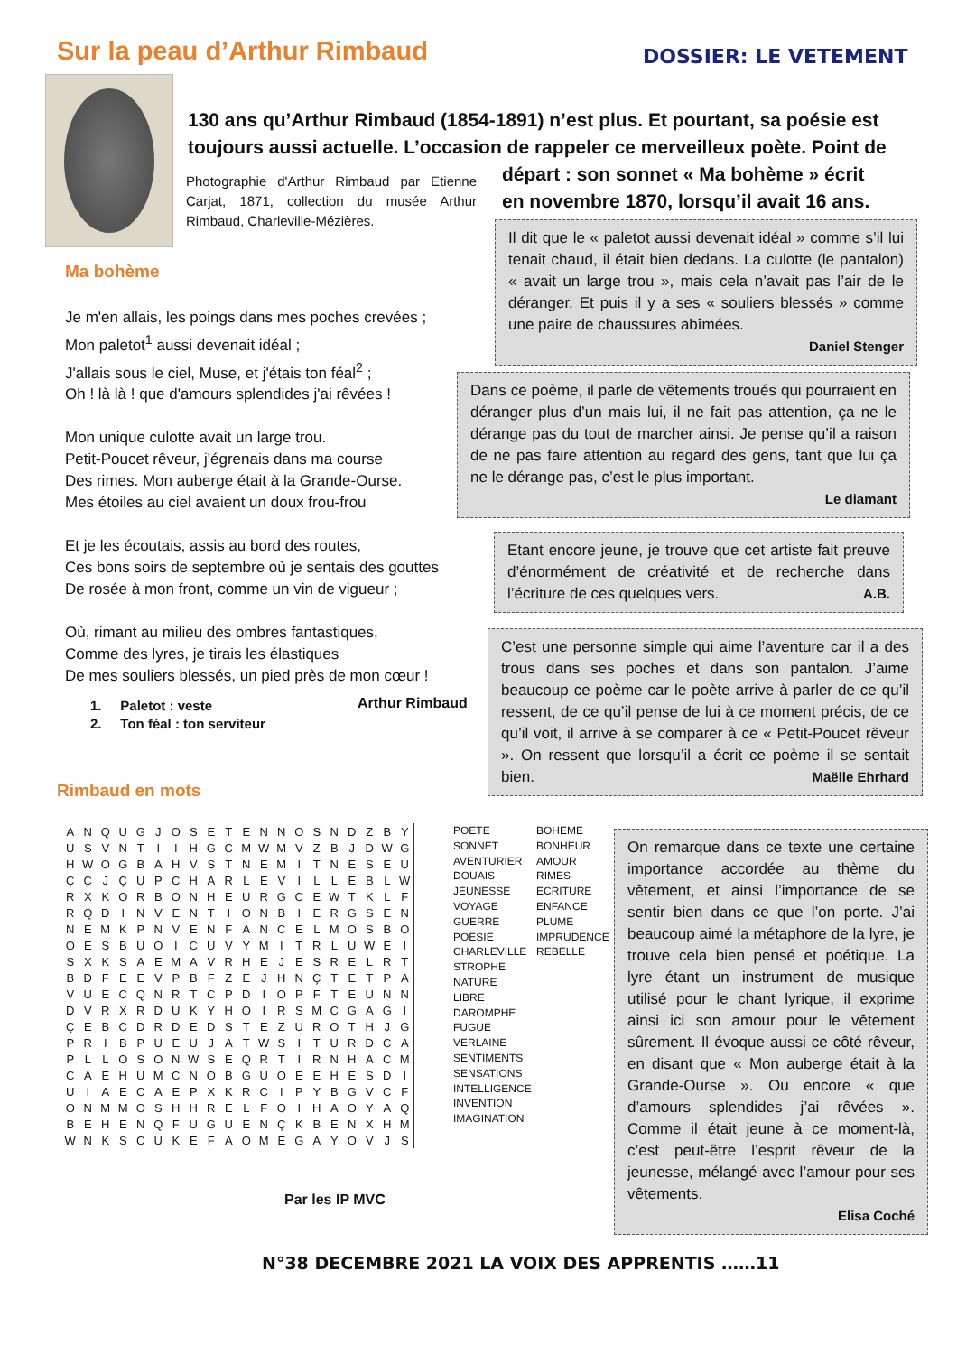Sur la peau d’Arthur Rimbaud DOSSIER: LE VETEMENT
130 ans qu’Arthur Rimbaud (1854-1891) n’est plus. Et pourtant, sa poésie est toujours aussi actuelle. L’occasion de rappeler ce merveilleux poète. Point de
départ : son sonnet « Ma bohème » écrit
en novembre 1870, lorsqu’il avait 16 ans.
Photographie d'Arthur Rimbaud par Etienne Carjat, 1871, collection du musée Arthur Rimbaud, Charleville-Mézières.
Ma bohème
Je m'en allais, les poings dans mes poches crevées ;
Mon paletot<sup>1</sup> aussi devenait idéal ;
J'allais sous le ciel, Muse, et j'étais ton féal<sup>2</sup> ;
Oh ! là là ! que d'amours splendides j'ai rêvées !
Mon unique culotte avait un large trou.
Petit-Poucet rêveur, j'égrenais dans ma course
Des rimes. Mon auberge était à la Grande-Ourse.
Mes étoiles au ciel avaient un doux frou-frou
Et je les écoutais, assis au bord des routes,
Ces bons soirs de septembre où je sentais des gouttes
De rosée à mon front, comme un vin de vigueur ;
Où, rimant au milieu des ombres fantastiques,
Comme des lyres, je tirais les élastiques
De mes souliers blessés, un pied près de mon cœur !
1. Paletot : veste
2. Ton féal : ton serviteur
Arthur Rimbaud
Il dit que le « paletot aussi devenait idéal » comme s’il lui tenait chaud, il était bien dedans. La culotte (le pantalon) « avait un large trou », mais cela n’avait pas l’air de le déranger. Et puis il y a ses « souliers blessés » comme une paire de chaussures abîmées.
Daniel Stenger
Dans ce poème, il parle de vêtements troués qui pourraient en déranger plus d’un mais lui, il ne fait pas attention, ça ne le dérange pas du tout de marcher ainsi. Je pense qu’il a raison de ne pas faire attention au regard des gens, tant que lui ça ne le dérange pas, c’est le plus important.
Le diamant
Etant encore jeune, je trouve que cet artiste fait preuve d’énormément de créativité et de recherche dans l’écriture de ces quelques vers. A.B.
C’est une personne simple qui aime l’aventure car il a des trous dans ses poches et dans son pantalon. J’aime beaucoup ce poème car le poète arrive à parler de ce qu’il ressent, de ce qu’il pense de lui à ce moment précis, de ce qu’il voit, il arrive à se comparer à ce « Petit-Poucet rêveur ». On ressent que lorsqu’il a écrit ce poème il se sentait bien. Maëlle Ehrhard
Rimbaud en mots
| A | N | Q | U | G | J | O | S | E | T | E | N | N | O | S | N | D | Z | B | Y |
| U | S | V | N | T | I | I | H | G | C | M | W | M | V | Z | B | J | D | W | G |
| H | W | O | G | B | A | H | V | S | T | N | E | M | I | T | N | E | S | E | U |
| Ç | Ç | J | Ç | U | P | C | H | A | R | L | E | V | I | L | L | E | B | L | W |
| R | X | K | O | R | B | O | N | H | E | U | R | G | C | E | W | T | K | L | F |
| R | Q | D | I | N | V | E | N | T | I | O | N | B | I | E | R | G | S | E | N |
| N | E | M | K | P | N | V | E | N | F | A | N | C | E | L | M | O | S | B | O |
| O | E | S | B | U | O | I | C | U | V | Y | M | I | T | R | L | U | W | E | I |
| S | X | K | S | A | E | M | A | V | R | H | E | J | E | S | R | E | L | R | T |
| B | D | F | E | E | V | P | B | F | Z | E | J | H | N | Ç | T | E | T | P | A |
| V | U | E | C | Q | N | R | T | C | P | D | I | O | P | F | T | E | U | N | N |
| D | V | R | X | R | D | U | K | Y | H | O | I | R | S | M | C | G | A | G | I |
| Ç | E | B | C | D | R | D | E | D | S | T | E | Z | U | R | O | T | H | J | G |
| P | R | I | B | P | U | E | U | J | A | T | W | S | I | T | U | R | D | C | A |
| P | L | L | O | S | O | N | W | S | E | Q | R | T | I | R | N | H | A | C | M |
| C | A | E | H | U | M | C | N | O | B | G | U | O | E | E | H | E | S | D | I |
| U | I | A | E | C | A | E | P | X | K | R | C | I | P | Y | B | G | V | C | F |
| O | N | M | M | O | S | H | H | R | E | L | F | O | I | H | A | O | Y | A | Q |
| B | E | H | E | N | Q | F | U | G | U | E | N | Ç | K | B | E | N | X | H | M |
| W | N | K | S | C | U | K | E | F | A | O | M | E | G | A | Y | O | V | J | S |
POETE
SONNET
AVENTURIER
DOUAIS
JEUNESSE
VOYAGE
GUERRE
POESIE
CHARLEVILLE
STROPHE
NATURE
LIBRE
DAROMPHE
FUGUE
VERLAINE
SENTIMENTS
SENSATIONS
INTELLIGENCE
INVENTION
IMAGINATION
BOHEME
BONHEUR
AMOUR
RIMES
ECRITURE
ENFANCE
PLUME
IMPRUDENCE
REBELLE
On remarque dans ce texte une certaine importance accordée au thème du vêtement, et ainsi l’importance de se sentir bien dans ce que l’on porte. J’ai beaucoup aimé la métaphore de la lyre, je trouve cela bien pensé et poétique. La lyre étant un instrument de musique utilisé pour le chant lyrique, il exprime ainsi ici son amour pour le vêtement sûrement. Il évoque aussi ce côté rêveur, en disant que « Mon auberge était à la Grande-Ourse ». Ou encore « que d’amours splendides j’ai rêvées ». Comme il était jeune à ce moment-là, c’est peut-être l’esprit rêveur de la jeunesse, mélangé avec l’amour pour ses vêtements.
Elisa Coché
Par les IP MVC
N°38 DECEMBRE 2021 LA VOIX DES APPRENTIS ……11